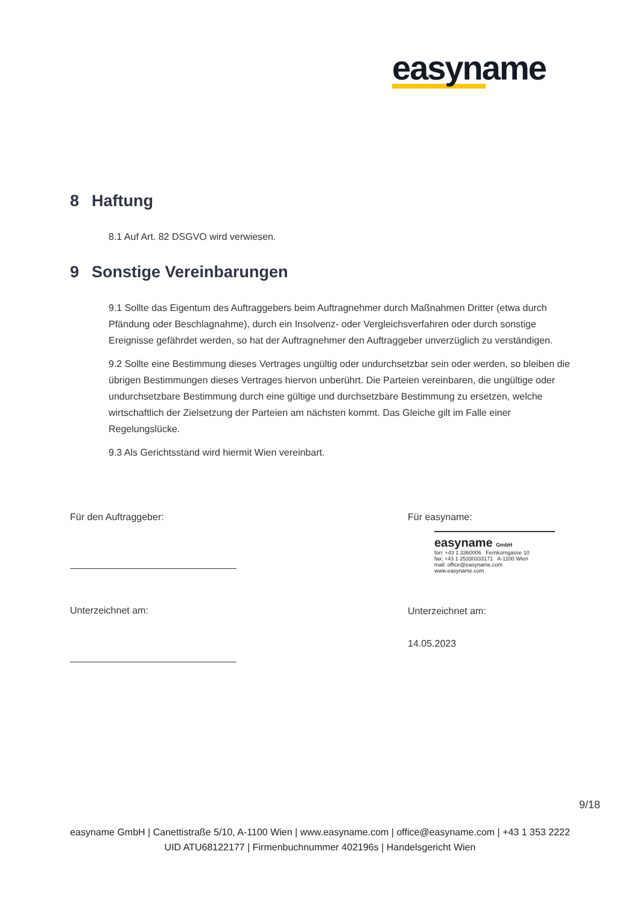easyname
8 Haftung
8.1 Auf Art. 82 DSGVO wird verwiesen.
9 Sonstige Vereinbarungen
9.1 Sollte das Eigentum des Auftraggebers beim Auftragnehmer durch Maßnahmen Dritter (etwa durch Pfändung oder Beschlagnahme), durch ein Insolvenz- oder Vergleichsverfahren oder durch sonstige Ereignisse gefährdet werden, so hat der Auftragnehmer den Auftraggeber unverzüglich zu verständigen.
9.2 Sollte eine Bestimmung dieses Vertrages ungültig oder undurchsetzbar sein oder werden, so bleiben die übrigen Bestimmungen dieses Vertrages hiervon unberührt. Die Parteien vereinbaren, die ungültige oder undurchsetzbare Bestimmung durch eine gültige und durchsetzbare Bestimmung zu ersetzen, welche wirtschaftlich der Zielsetzung der Parteien am nächsten kommt. Das Gleiche gilt im Falle einer Regelungslücke.
9.3 Als Gerichtsstand wird hiermit Wien vereinbart.
Für den Auftraggeber:
Unterzeichnet am:
Für easyname:
easyname GmbH
fon: +43 1 3360006 Fernkorngasse 10
fax: +43 1 25330333171 A-1100 Wien
mail: office@easyname.com www.easyname.com
Unterzeichnet am:
14.05.2023
9/18
easyname GmbH | Canettistraße 5/10, A-1100 Wien | www.easyname.com | office@easyname.com | +43 1 353 2222
UID ATU68122177 | Firmenbuchnummer 402196s | Handelsgericht Wien